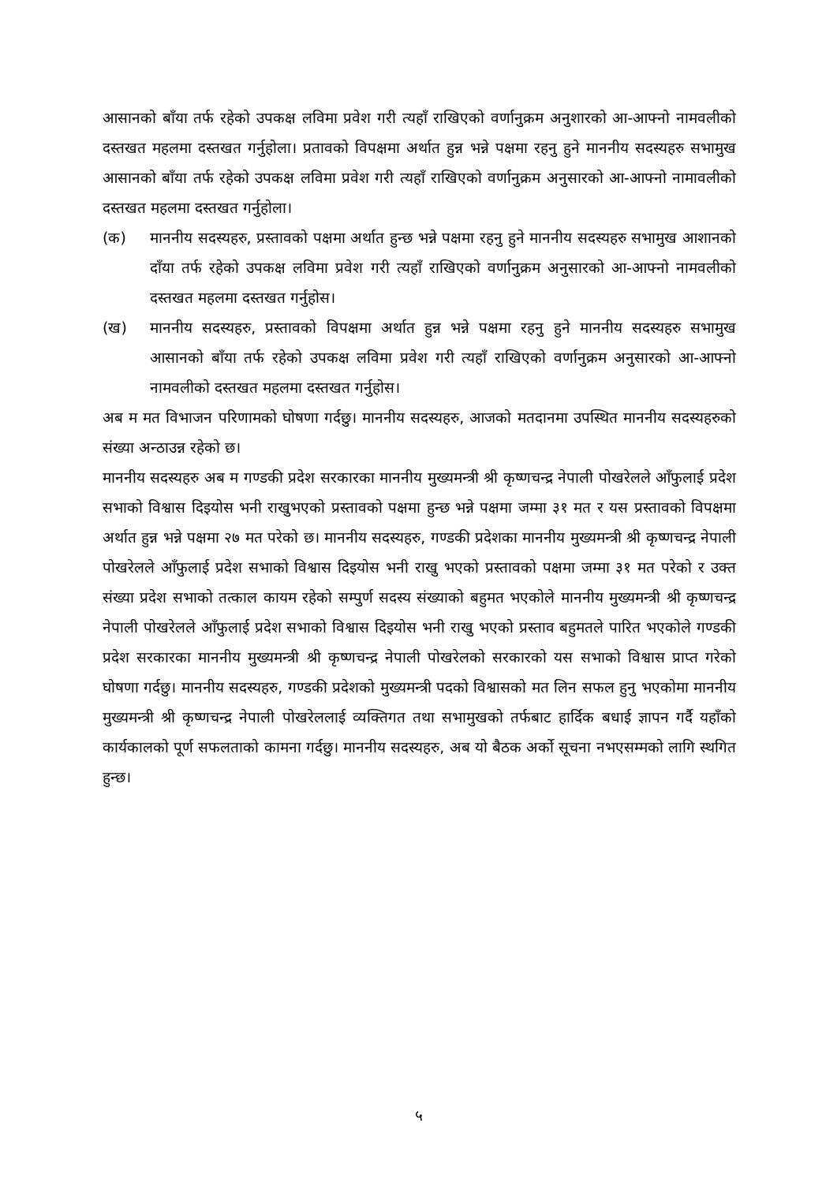आसानको बाँया तर्फ रहेको उपकक्ष लविमा प्रवेश गरी त्यहाँ राखिएको वर्णानुक्रम अनुशारको आ-आफ्नो नामवलीको दस्तखत महलमा दस्तखत गर्नुहोला। प्रतावको विपक्षमा अर्थात हुन्न भन्ने पक्षमा रहनु हुने माननीय सदस्यहरु सभामुख आसानको बाँया तर्फ रहेको उपकक्ष लविमा प्रवेश गरी त्यहाँ राखिएको वर्णानुक्रम अनुसारको आ-आफ्नो नामावलीको दस्तखत महलमा दस्तखत गर्नुहोला।
(क) माननीय सदस्यहरु, प्रस्तावको पक्षमा अर्थात हुन्छ भन्ने पक्षमा रहनु हुने माननीय सदस्यहरु सभामुख आशानको दाँया तर्फ रहेको उपकक्ष लविमा प्रवेश गरी त्यहाँ राखिएको वर्णानुक्रम अनुसारको आ-आफ्नो नामवलीको दस्तखत महलमा दस्तखत गर्नुहोस।
(ख) माननीय सदस्यहरु, प्रस्तावको विपक्षमा अर्थात हुन्न भन्ने पक्षमा रहनु हुने माननीय सदस्यहरु सभामुख आसानको बाँया तर्फ रहेको उपकक्ष लविमा प्रवेश गरी त्यहाँ राखिएको वर्णानुक्रम अनुसारको आ-आफ्नो नामवलीको दस्तखत महलमा दस्तखत गर्नुहोस।
अब म मत विभाजन परिणामको घोषणा गर्दछु। माननीय सदस्यहरु, आजको मतदानमा उपस्थित माननीय सदस्यहरुको संख्या अन्ठाउन्न रहेको छ।
माननीय सदस्यहरु अब म गण्डकी प्रदेश सरकारका माननीय मुख्यमन्त्री श्री कृष्णचन्द्र नेपाली पोखरेलले आँफुलाई प्रदेश सभाको विश्वास दिइयोस भनी राखुभएको प्रस्तावको पक्षमा हुन्छ भन्ने पक्षमा जम्मा ३१ मत र यस प्रस्तावको विपक्षमा अर्थात हुन्न भन्ने पक्षमा २७ मत परेको छ। माननीय सदस्यहरु, गण्डकी प्रदेशका माननीय मुख्यमन्त्री श्री कृष्णचन्द्र नेपाली पोखरेलले आँफुलाई प्रदेश सभाको विश्वास दिइयोस भनी राखु भएको प्रस्तावको पक्षमा जम्मा ३१ मत परेको र उक्त संख्या प्रदेश सभाको तत्काल कायम रहेको सम्पुर्ण सदस्य संख्याको बहुमत भएकोले माननीय मुख्यमन्त्री श्री कृष्णचन्द्र नेपाली पोखरेलले आँफुलाई प्रदेश सभाको विश्वास दिइयोस भनी राखु भएको प्रस्ताव बहुमतले पारित भएकोले गण्डकी प्रदेश सरकारका माननीय मुख्यमन्त्री श्री कृष्णचन्द्र नेपाली पोखरेलको सरकारको यस सभाको विश्वास प्राप्त गरेको घोषणा गर्दछु। माननीय सदस्यहरु, गण्डकी प्रदेशको मुख्यमन्त्री पदको विश्वासको मत लिन सफल हुनु भएकोमा माननीय मुख्यमन्त्री श्री कृष्णचन्द्र नेपाली पोखरेललाई व्यक्तिगत तथा सभामुखको तर्फबाट हार्दिक बधाई ज्ञापन गर्दै यहाँको कार्यकालको पूर्ण सफलताको कामना गर्दछु। माननीय सदस्यहरु, अब यो बैठक अर्को सूचना नभएसम्मको लागि स्थगित हुन्छ।
५